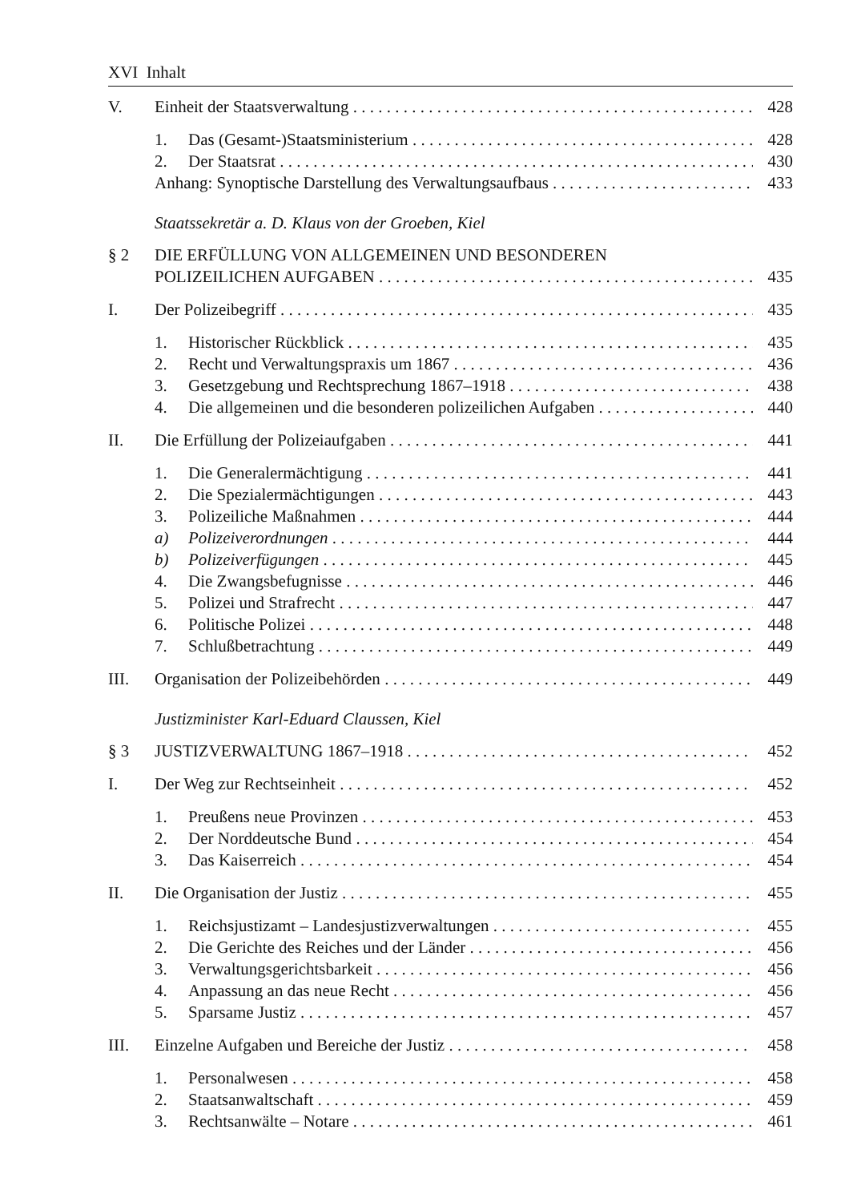XVI Inhalt
V. Einheit der Staatsverwaltung 428
1. Das (Gesamt-)Staatsministerium 428
2. Der Staatsrat 430
Anhang: Synoptische Darstellung des Verwaltungsaufbaus 433
Staatssekretär a. D. Klaus von der Groeben, Kiel
§ 2 DIE ERFÜLLUNG VON ALLGEMEINEN UND BESONDEREN
POLIZEILICHEN AUFGABEN 435
I. Der Polizeibegriff 435
1. Historischer Rückblick 435
2. Recht und Verwaltungspraxis um 1867 436
3. Gesetzgebung und Rechtsprechung 1867–1918 438
4. Die allgemeinen und die besonderen polizeilichen Aufgaben 440
II. Die Erfüllung der Polizeiaufgaben 441
1. Die Generalermächtigung 441
2. Die Spezialermächtigungen 443
3. Polizeiliche Maßnahmen 444
a) Polizeiverordnungen 444
b) Polizeiverfügungen 445
4. Die Zwangsbefugnisse 446
5. Polizei und Strafrecht 447
6. Politische Polizei 448
7. Schlußbetrachtung 449
III. Organisation der Polizeibehörden 449
Justizminister Karl-Eduard Claussen, Kiel
§ 3 JUSTIZVERWALTUNG 1867–1918 452
I. Der Weg zur Rechtseinheit 452
1. Preußens neue Provinzen 453
2. Der Norddeutsche Bund 454
3. Das Kaiserreich 454
II. Die Organisation der Justiz 455
1. Reichsjustizamt – Landesjustizverwaltungen 455
2. Die Gerichte des Reiches und der Länder 456
3. Verwaltungsgerichtsbarkeit 456
4. Anpassung an das neue Recht 456
5. Sparsame Justiz 457
III. Einzelne Aufgaben und Bereiche der Justiz 458
1. Personalwesen 458
2. Staatsanwaltschaft 459
3. Rechtsanwälte – Notare 461